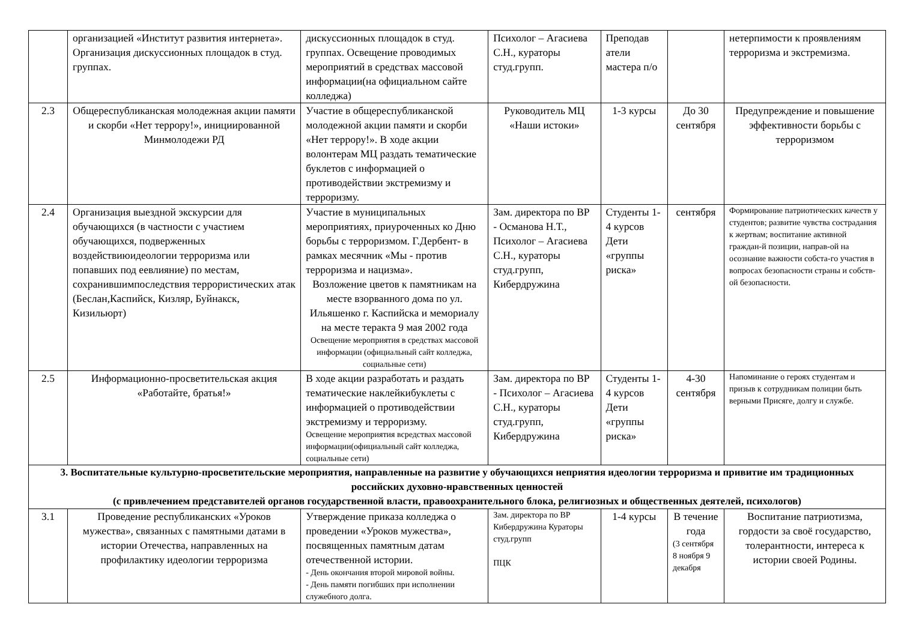| | организацией «Институт развития интернета». Организация дискуссионных площадок в студ. группах. | дискуссионных площадок в студ. группах. Освещение проводимых мероприятий в средствах массовой информации(на официальном сайте колледжа) | Психолог – Агасиева С.Н., кураторы студ.групп. | Преподав атели мастера п/о | | нетерпимости к проявлениям терроризма и экстремизма. |
| 2.3 | Общереспубликанская молодежная акции памяти и скорби «Нет террору!», инициированной Минмолодежи РД | Участие в общереспубликанской молодежной акции памяти и скорби «Нет террору!». В ходе акции волонтерам МЦ раздать тематические буклетов с информацией о противодействии экстремизму и терроризму. | Руководитель МЦ «Наши истоки» | 1-3 курсы | До 30 сентября | Предупреждение и повышение эффективности борьбы с терроризмом |
| 2.4 | Организация выездной экскурсии для обучающихся (в частности с участием обучающихся, подверженных воздействиюидеологии терроризма или попавших под еевлияние) по местам, сохранившимпоследствия террористических атак (Беслан,Каспийск, Кизляр, Буйнакск, Кизильюрт) | Участие в муниципальных мероприятиях, приуроченных ко Дню борьбы с терроризмом. Г.Дербент- в рамках месячник «Мы - против терроризма и нацизма». Возложение цветов к памятникам на месте взорванного дома по ул. Ильяшенко г. Каспийска и мемориалу на месте теракта 9 мая 2002 года Освещение мероприятия в средствах массовой информации (официальный сайт колледжа, социальные сети) | Зам. директора по ВР - Османова Н.Т., Психолог – Агасиева С.Н., кураторы студ.групп, Кибердружина | Студенты 1-4 курсов Дети «группы риска» | сентября | Формирование патриотических качеств у студентов; развитие чувства сострадания к жертвам; воспитание активной граждан-й позиции, направ-ой на осознание важности собста-го участия в вопросах безопасности страны и собств-ой безопасности. |
| 2.5 | Информационно-просветительская акция «Работайте, братья!» | В ходе акции разработать и раздать тематические наклейкибуклеты с информацией о противодействии экстремизму и терроризму. Освещение мероприятия всредствах массовой информации(официальный сайт колледжа, социальные сети) | Зам. директора по ВР - Психолог – Агасиева С.Н., кураторы студ.групп, Кибердружина | Студенты 1-4 курсов Дети «группы риска» | 4-30 сентября | Напоминание о героях студентам и призыв к сотрудникам полиции быть верными Присяге, долгу и службе. |
| 3. Воспитательные культурно-просветительские мероприятия, направленные на развитие у обучающихся неприятия идеологии терроризма и привитие им традиционных российских духовно-нравственных ценностей (с привлечением представителей органов государственной власти, правоохранительного блока, религиозных и общественных деятелей, психологов) | | | | | | |
| 3.1 | Проведение республиканских «Уроков мужества», связанных с памятными датами в истории Отечества, направленных на профилактику идеологии терроризма | Утверждение приказа колледжа о проведении «Уроков мужества», посвященных памятным датам отечественной истории. - День окончания второй мировой войны. - День памяти погибших при исполнении служебного долга. | Зам. директора по ВР Кибердружина Кураторы студ.групп ПЦК | 1-4 курсы | В течение года (3 сентября 8 ноября 9 декабря | Воспитание патриотизма, гордости за своё государство, толерантности, интереса к истории своей Родины. |